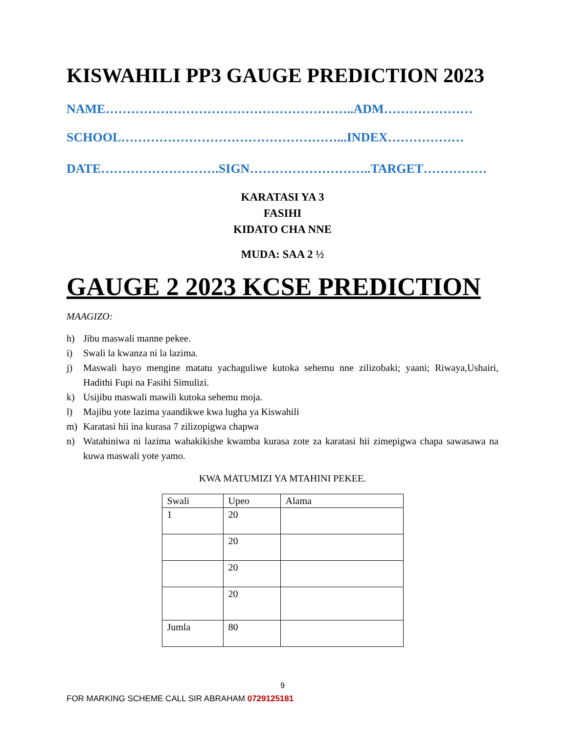KISWAHILI PP3 GAUGE PREDICTION 2023
NAME…………………………………………………..ADM…………………
SCHOOL……………………………………………...INDEX………………
DATE……………………….SIGN………………………..TARGET……………
KARATASI YA 3
FASIHI
KIDATO CHA NNE
MUDA: SAA 2 ½
GAUGE 2 2023 KCSE PREDICTION
MAAGIZO:
h) Jibu maswali manne pekee.
i) Swali la kwanza ni la lazima.
j) Maswali hayo mengine matatu yachaguliwe kutoka sehemu nne zilizobaki; yaani; Riwaya,Ushairi, Hadithi Fupi na Fasihi Simulizi.
k) Usijibu maswali mawili kutoka sehemu moja.
l) Majibu yote lazima yaandikwe kwa lugha ya Kiswahili
m) Karatasi hii ina kurasa 7 zilizopigwa chapwa
n) Watahiniwa ni lazima wahakikishe kwamba kurasa zote za karatasi hii zimepigwa chapa sawasawa na kuwa maswali yote yamo.
KWA MATUMIZI YA MTAHINI PEKEE.
| Swali | Upeo | Alama |
| 1 | 20 | |
| | 20 | |
| | 20 | |
| | 20 | |
| Jumla | 80 | |
9
FOR MARKING SCHEME CALL SIR ABRAHAM 0729125181